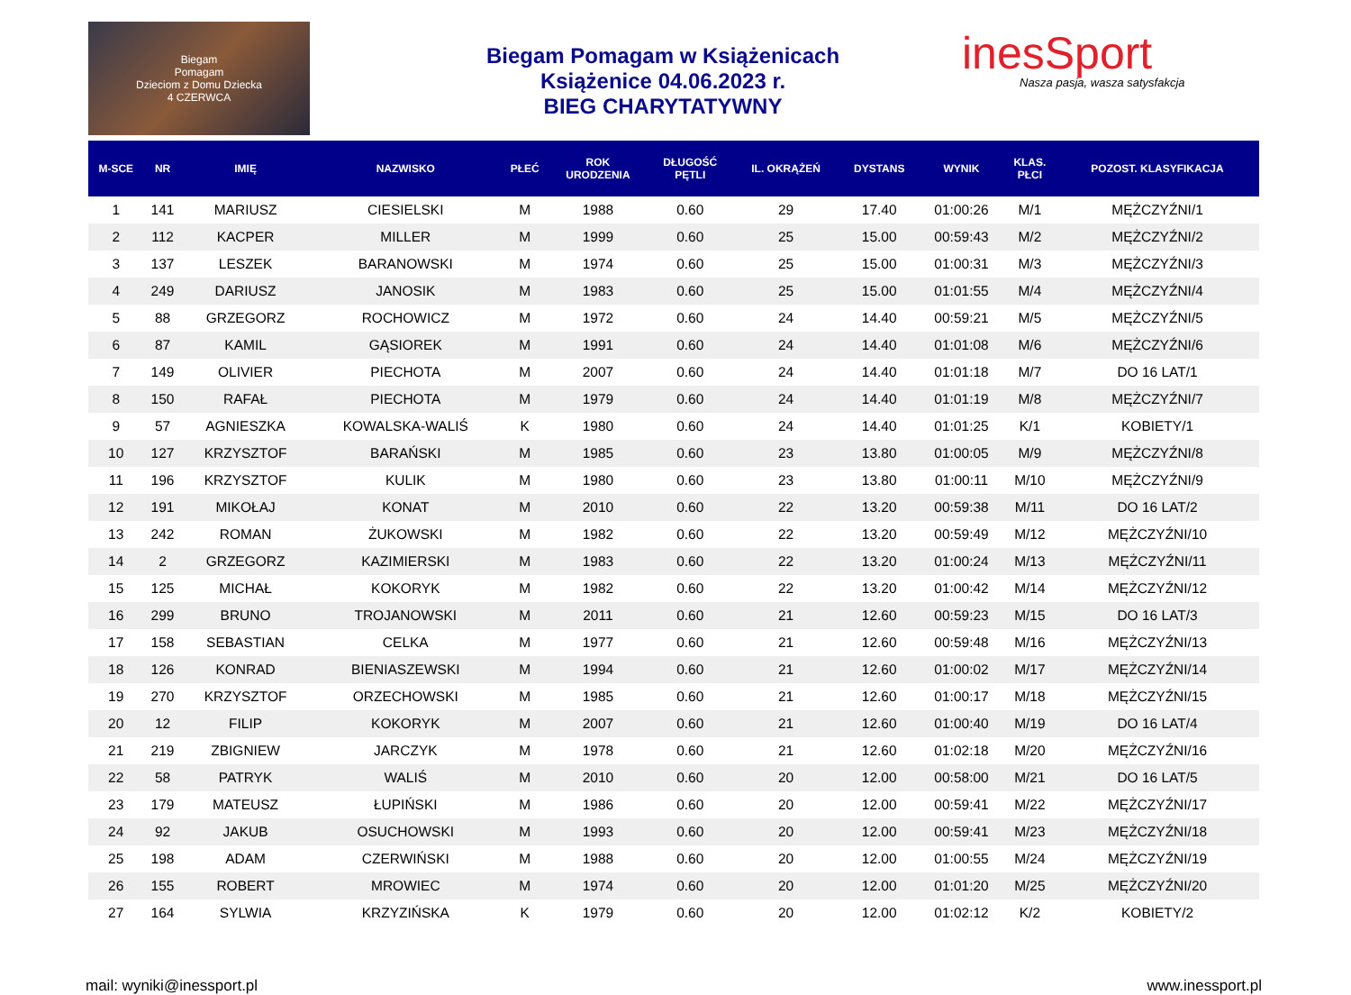Biegam
Pomagam
Dzieciom z Domu Dziecka
4 CZERWCA
Biegam Pomagam w Książenicach
Książenice 04.06.2023 r.
BIEG CHARYTATYWNY
inesSport
Nasza pasja, wasza satysfakcja
| M-SCE | NR | IMIĘ | NAZWISKO | PŁEĆ | ROK URODZENIA | DŁUGOŚĆ PĘTLI | IL. OKRĄŻEŃ | DYSTANS | WYNIK | KLAS. PŁCI | POZOST. KLASYFIKACJA |
| --- | --- | --- | --- | --- | --- | --- | --- | --- | --- | --- | --- |
| 1 | 141 | MARIUSZ | CIESIELSKI | M | 1988 | 0.60 | 29 | 17.40 | 01:00:26 | M/1 | MĘŻCZYŹNI/1 |
| 2 | 112 | KACPER | MILLER | M | 1999 | 0.60 | 25 | 15.00 | 00:59:43 | M/2 | MĘŻCZYŹNI/2 |
| 3 | 137 | LESZEK | BARANOWSKI | M | 1974 | 0.60 | 25 | 15.00 | 01:00:31 | M/3 | MĘŻCZYŹNI/3 |
| 4 | 249 | DARIUSZ | JANOSIK | M | 1983 | 0.60 | 25 | 15.00 | 01:01:55 | M/4 | MĘŻCZYŹNI/4 |
| 5 | 88 | GRZEGORZ | ROCHOWICZ | M | 1972 | 0.60 | 24 | 14.40 | 00:59:21 | M/5 | MĘŻCZYŹNI/5 |
| 6 | 87 | KAMIL | GĄSIOREK | M | 1991 | 0.60 | 24 | 14.40 | 01:01:08 | M/6 | MĘŻCZYŹNI/6 |
| 7 | 149 | OLIVIER | PIECHOTA | M | 2007 | 0.60 | 24 | 14.40 | 01:01:18 | M/7 | DO 16 LAT/1 |
| 8 | 150 | RAFAŁ | PIECHOTA | M | 1979 | 0.60 | 24 | 14.40 | 01:01:19 | M/8 | MĘŻCZYŹNI/7 |
| 9 | 57 | AGNIESZKA | KOWALSKA-WALIŚ | K | 1980 | 0.60 | 24 | 14.40 | 01:01:25 | K/1 | KOBIETY/1 |
| 10 | 127 | KRZYSZTOF | BARAŃSKI | M | 1985 | 0.60 | 23 | 13.80 | 01:00:05 | M/9 | MĘŻCZYŹNI/8 |
| 11 | 196 | KRZYSZTOF | KULIK | M | 1980 | 0.60 | 23 | 13.80 | 01:00:11 | M/10 | MĘŻCZYŹNI/9 |
| 12 | 191 | MIKOŁAJ | KONAT | M | 2010 | 0.60 | 22 | 13.20 | 00:59:38 | M/11 | DO 16 LAT/2 |
| 13 | 242 | ROMAN | ŻUKOWSKI | M | 1982 | 0.60 | 22 | 13.20 | 00:59:49 | M/12 | MĘŻCZYŹNI/10 |
| 14 | 2 | GRZEGORZ | KAZIMIERSKI | M | 1983 | 0.60 | 22 | 13.20 | 01:00:24 | M/13 | MĘŻCZYŹNI/11 |
| 15 | 125 | MICHAŁ | KOKORYK | M | 1982 | 0.60 | 22 | 13.20 | 01:00:42 | M/14 | MĘŻCZYŹNI/12 |
| 16 | 299 | BRUNO | TROJANOWSKI | M | 2011 | 0.60 | 21 | 12.60 | 00:59:23 | M/15 | DO 16 LAT/3 |
| 17 | 158 | SEBASTIAN | CELKA | M | 1977 | 0.60 | 21 | 12.60 | 00:59:48 | M/16 | MĘŻCZYŹNI/13 |
| 18 | 126 | KONRAD | BIENIASZEWSKI | M | 1994 | 0.60 | 21 | 12.60 | 01:00:02 | M/17 | MĘŻCZYŹNI/14 |
| 19 | 270 | KRZYSZTOF | ORZECHOWSKI | M | 1985 | 0.60 | 21 | 12.60 | 01:00:17 | M/18 | MĘŻCZYŹNI/15 |
| 20 | 12 | FILIP | KOKORYK | M | 2007 | 0.60 | 21 | 12.60 | 01:00:40 | M/19 | DO 16 LAT/4 |
| 21 | 219 | ZBIGNIEW | JARCZYK | M | 1978 | 0.60 | 21 | 12.60 | 01:02:18 | M/20 | MĘŻCZYŹNI/16 |
| 22 | 58 | PATRYK | WALIŚ | M | 2010 | 0.60 | 20 | 12.00 | 00:58:00 | M/21 | DO 16 LAT/5 |
| 23 | 179 | MATEUSZ | ŁUPIŃSKI | M | 1986 | 0.60 | 20 | 12.00 | 00:59:41 | M/22 | MĘŻCZYŹNI/17 |
| 24 | 92 | JAKUB | OSUCHOWSKI | M | 1993 | 0.60 | 20 | 12.00 | 00:59:41 | M/23 | MĘŻCZYŹNI/18 |
| 25 | 198 | ADAM | CZERWIŃSKI | M | 1988 | 0.60 | 20 | 12.00 | 01:00:55 | M/24 | MĘŻCZYŹNI/19 |
| 26 | 155 | ROBERT | MROWIEC | M | 1974 | 0.60 | 20 | 12.00 | 01:01:20 | M/25 | MĘŻCZYŹNI/20 |
| 27 | 164 | SYLWIA | KRZYZIŃSKA | K | 1979 | 0.60 | 20 | 12.00 | 01:02:12 | K/2 | KOBIETY/2 |
mail: wyniki@inessport.pl www.inessport.pl